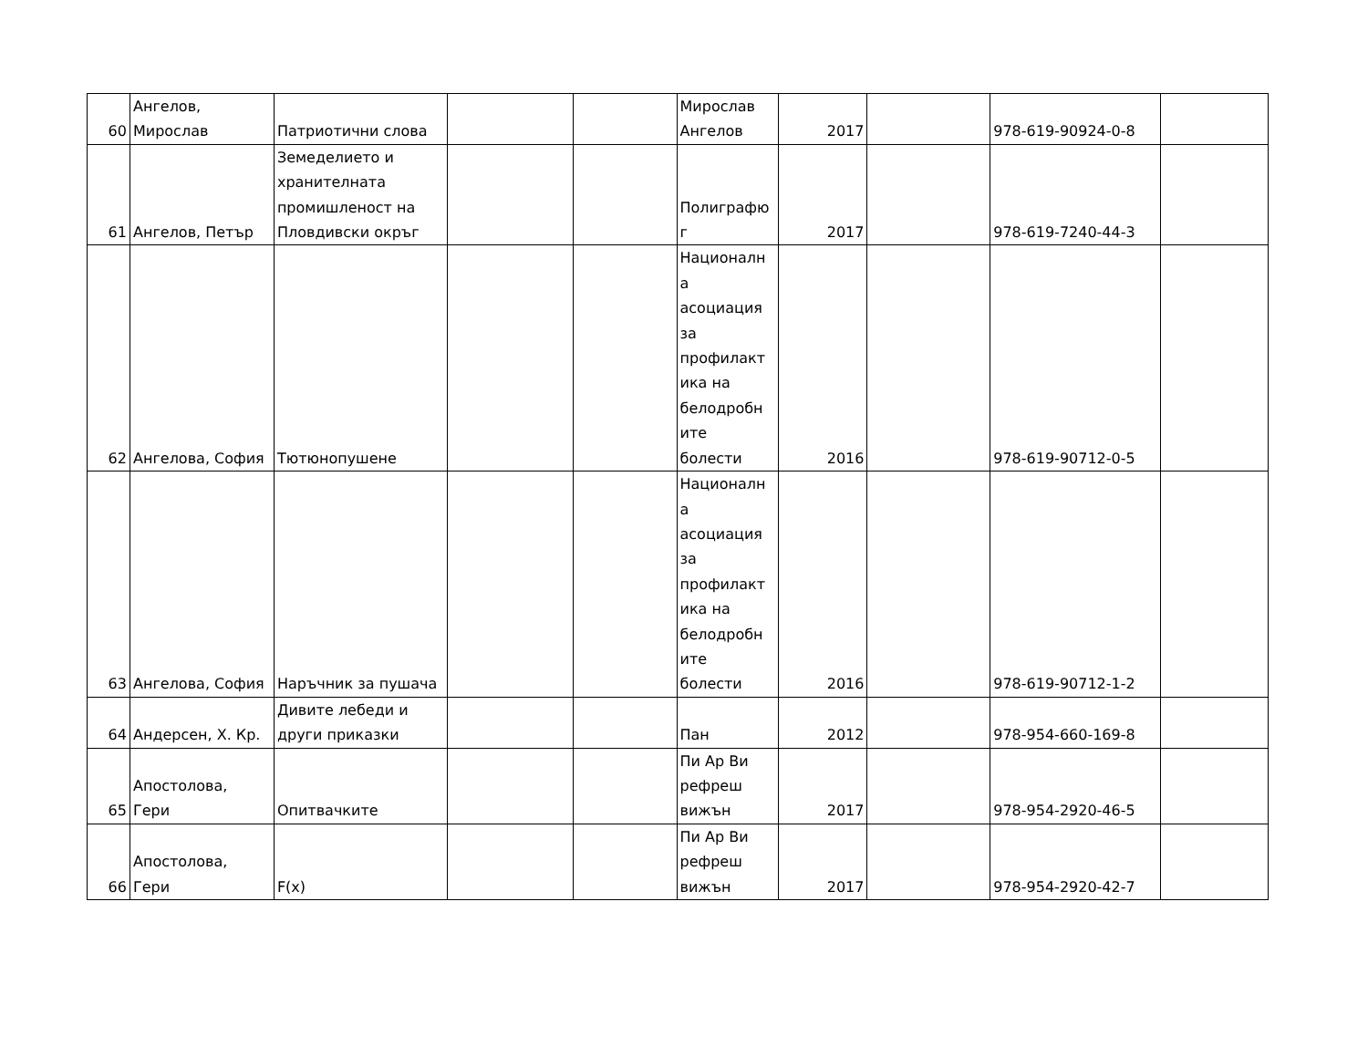| 60 | Ангелов, Мирослав | Патриотични слова | | | Мирослав Ангелов | 2017 | | 978-619-90924-0-8 | |
| 61 | Ангелов, Петър | Земеделието и хранителната промишленост на Пловдивски окръг | | | Полиграфю г | 2017 | | 978-619-7240-44-3 | |
| 62 | Ангелова, София | Тютюнопушене | | | Националн а асоциация за профилакт ика на белодробн ите болести | 2016 | | 978-619-90712-0-5 | |
| 63 | Ангелова, София | Наръчник за пушача | | | Националн а асоциация за профилакт ика на белодробн ите болести | 2016 | | 978-619-90712-1-2 | |
| 64 | Андерсен, Х. Кр. | Дивите лебеди и други приказки | | | Пан | 2012 | | 978-954-660-169-8 | |
| 65 | Апостолова, Гери | Опитвачките | | | Пи Ар Ви рефреш вижън | 2017 | | 978-954-2920-46-5 | |
| 66 | Апостолова, Гери | F(x) | | | Пи Ар Ви рефреш вижън | 2017 | | 978-954-2920-42-7 | |